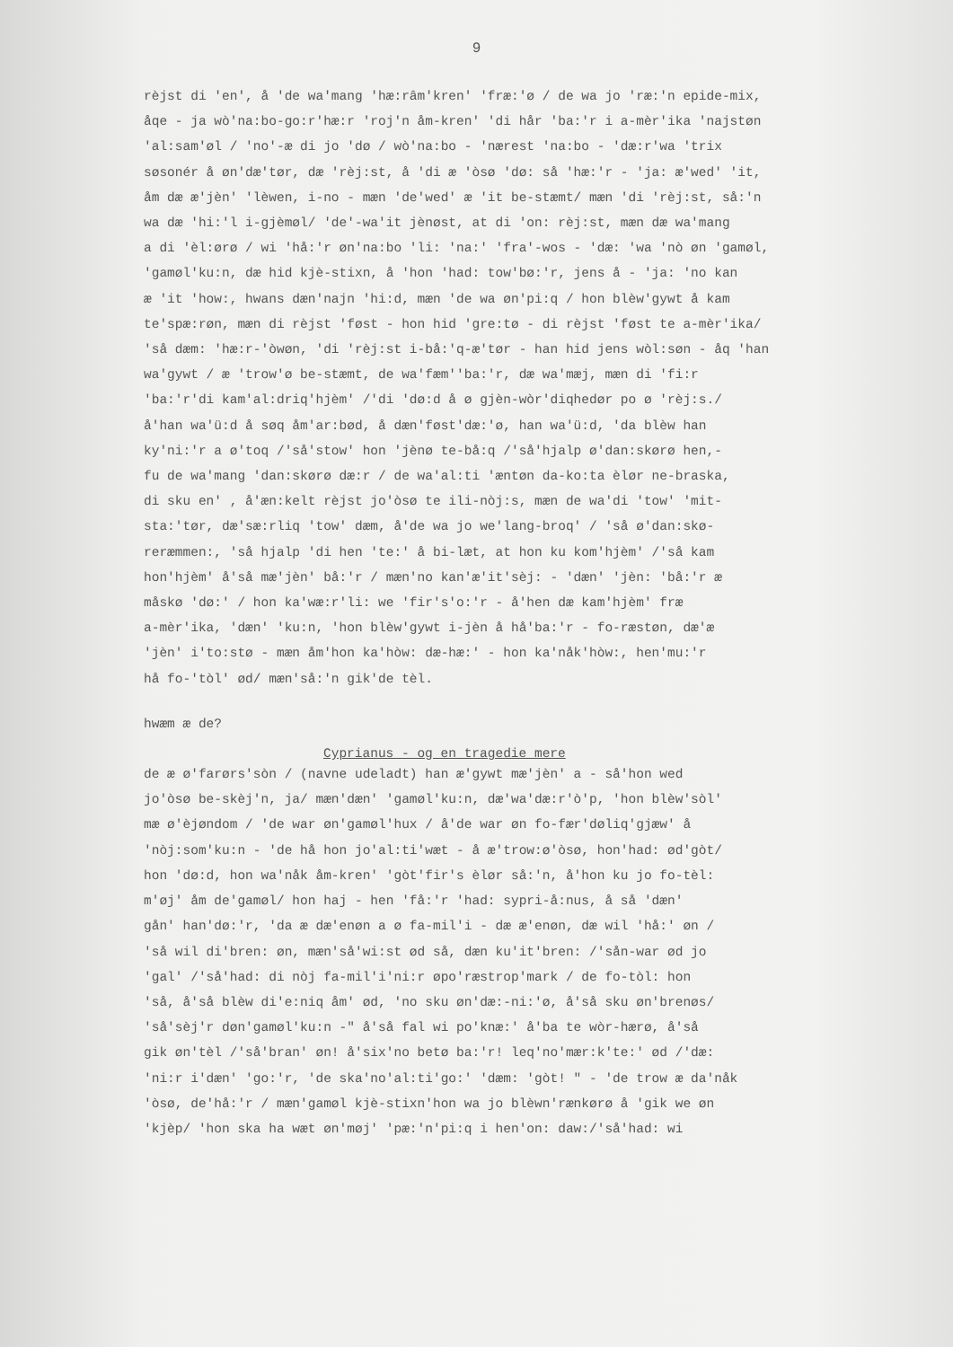9
rèjst di 'en', å 'de wa'mang 'hæ:râm'kren' 'fræ:'ø / de wa jo 'ræ:'n epide-mix,
åqe - ja wò'na:bo-go:r'hæ:r 'roj'n åm-kren' 'di hår 'ba:'r i a-mèr'ika 'najstøn
'al:sam'øl / 'no'-æ di jo 'dø / wò'na:bo - 'nærest 'na:bo - 'dæ:r'wa 'trix
søsonér å øn'dæ'tør, dæ 'rèj:st, å 'di æ 'òsø 'dø: så 'hæ:'r - 'ja: æ'wed' 'it,
åm dæ æ'jèn' 'lèwen, i-no - mæn 'de'wed' æ 'it be-stæmt/ mæn 'di 'rèj:st, så:'n
wa dæ 'hi:'l i-gjèmøl/ 'de'-wa'it jènøst, at di 'on: rèj:st, mæn dæ wa'mang
a di 'èl:ørø / wi 'hå:'r øn'na:bo 'li: 'na:' 'fra'-wos - 'dæ: 'wa 'nò øn 'gamøl,
'gamøl'ku:n, dæ hid kjè-stixn, å 'hon 'had: tow'bø:'r, jens å - 'ja: 'no kan
æ 'it 'how:, hwans dæn'najn 'hi:d, mæn 'de wa øn'pi:q / hon blèw'gywt å kam
te'spæ:røn, mæn di rèjst 'føst - hon hid 'gre:tø - di rèjst 'føst te a-mèr'ika/
'så dæm: 'hæ:r-'òwøn, 'di 'rèj:st i-bå:'q-æ'tør - han hid jens wòl:søn - åq 'han
wa'gywt / æ 'trow'ø be-stæmt, de wa'fæm''ba:'r, dæ wa'mæj, mæn di 'fi:r
'ba:'r'di kam'al:driq'hjèm' /'di 'dø:d å ø gjèn-wòr'diqhedør po ø 'rèj:s./
å'han wa'ü:d å søq åm'ar:bød, å dæn'føst'dæ:'ø, han wa'ü:d, 'da blèw han
ky'ni:'r a ø'toq /'så'stow' hon 'jènø te-bå:q /'så'hjalp ø'dan:skørø hen,-
fu de wa'mang 'dan:skørø dæ:r / de wa'al:ti 'æntøn da-ko:ta èlør ne-braska,
di sku en' , å'æn:kelt rèjst jo'òsø te ili-nòj:s, mæn de wa'di 'tow' 'mit-
sta:'tør, dæ'sæ:rliq 'tow' dæm, å'de wa jo we'lang-broq' / 'så ø'dan:skø-
reræmmen:, 'så hjalp 'di hen 'te:' å bi-læt, at hon ku kom'hjèm' /'så kam
hon'hjèm' å'så mæ'jèn' bå:'r / mæn'no kan'æ'it'sèj: - 'dæn' 'jèn: 'bå:'r æ
måskø 'dø:' / hon ka'wæ:r'li: we 'fir's'o:'r - å'hen dæ kam'hjèm' fræ
a-mèr'ika, 'dæn' 'ku:n, 'hon blèw'gywt i-jèn å hå'ba:'r - fo-ræstøn, dæ'æ
'jèn' i'to:stø - mæn åm'hon ka'hòw: dæ-hæ:' - hon ka'nåk'hòw:, hen'mu:'r
hå fo-'tòl' ød/ mæn'så:'n gik'de tèl.
hwæm æ de?
Cyprianus - og en tragedie mere
de æ ø'farørs'sòn / (navne udeladt) han æ'gywt mæ'jèn' a - så'hon wed
jo'òsø be-skèj'n, ja/ mæn'dæn' 'gamøl'ku:n, dæ'wa'dæ:r'ò'p, 'hon blèw'sòl'
mæ ø'èjøndom / 'de war øn'gamøl'hux / å'de war øn fo-fær'døliq'gjæw' å
'nòj:som'ku:n - 'de hå hon jo'al:ti'wæt - å æ'trow:ø'òsø, hon'had: ød'gòt/
hon 'dø:d, hon wa'nåk åm-kren' 'gòt'fir's èlør så:'n, å'hon ku jo fo-tèl:
m'øj' åm de'gamøl/ hon haj - hen 'få:'r 'had: sypri-å:nus, å så 'dæn'
gån' han'dø:'r, 'da æ dæ'enøn a ø fa-mil'i - dæ æ'enøn, dæ wil 'hå:' øn /
'så wil di'bren: øn, mæn'så'wi:st ød så, dæn ku'it'bren: /'sån-war ød jo
'gal' /'så'had: di nòj fa-mil'i'ni:r øpo'ræstrop'mark / de fo-tòl: hon
'så, å'så blèw di'e:niq åm' ød, 'no sku øn'dæ:-ni:'ø, å'så sku øn'brenøs/
'så'sèj'r døn'gamøl'ku:n -" å'så fal wi po'knæ:' å'ba te wòr-hærø, å'så
gik øn'tèl /'så'bran' øn! å'six'no betø ba:'r! leq'no'mær:k'te:' ød /'dæ:
'ni:r i'dæn' 'go:'r, 'de ska'no'al:ti'go:' 'dæm: 'gòt! " - 'de trow æ da'nåk
'òsø, de'hå:'r / mæn'gamøl kjè-stixn'hon wa jo blèwn'rænkørø å 'gik we øn
'kjèp/ 'hon ska ha wæt øn'møj' 'pæ:'n'pi:q i hen'on: daw:/'så'had: wi